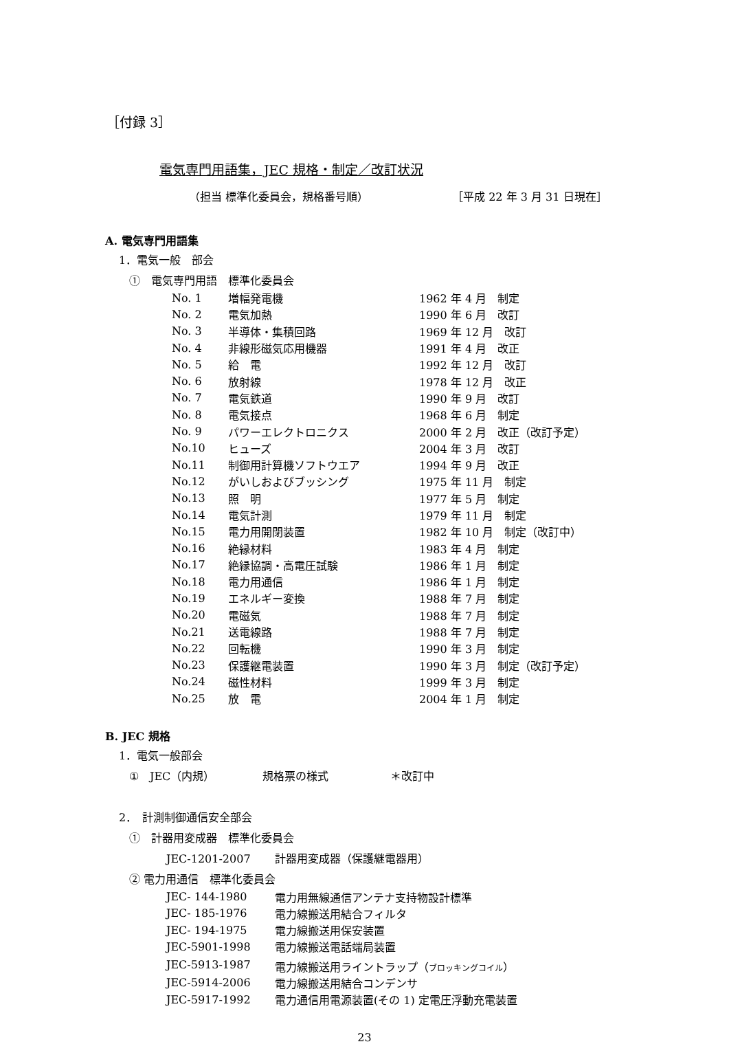［付録 3］
電気専門用語集，JEC 規格・制定／改訂状況
（担当 標準化委員会，規格番号順） ［平成 22 年 3 月 31 日現在］
A. 電気専門用語集
1．電気一般　部会
①　電気専門用語　標準化委員会
| No. 1 | 増幅発電機 | 1962 年 4 月 制定 |
| No. 2 | 電気加熱 | 1990 年 6 月 改訂 |
| No. 3 | 半導体・集積回路 | 1969 年 12 月 改訂 |
| No. 4 | 非線形磁気応用機器 | 1991 年 4 月 改正 |
| No. 5 | 給 電 | 1992 年 12 月 改訂 |
| No. 6 | 放射線 | 1978 年 12 月 改正 |
| No. 7 | 電気鉄道 | 1990 年 9 月 改訂 |
| No. 8 | 電気接点 | 1968 年 6 月 制定 |
| No. 9 | パワーエレクトロニクス | 2000 年 2 月 改正（改訂予定） |
| No.10 | ヒューズ | 2004 年 3 月 改訂 |
| No.11 | 制御用計算機ソフトウエア | 1994 年 9 月 改正 |
| No.12 | がいしおよびブッシング | 1975 年 11 月 制定 |
| No.13 | 照 明 | 1977 年 5 月 制定 |
| No.14 | 電気計測 | 1979 年 11 月 制定 |
| No.15 | 電力用開閉装置 | 1982 年 10 月 制定（改訂中） |
| No.16 | 絶縁材料 | 1983 年 4 月 制定 |
| No.17 | 絶縁協調・高電圧試験 | 1986 年 1 月 制定 |
| No.18 | 電力用通信 | 1986 年 1 月 制定 |
| No.19 | エネルギー変換 | 1988 年 7 月 制定 |
| No.20 | 電磁気 | 1988 年 7 月 制定 |
| No.21 | 送電線路 | 1988 年 7 月 制定 |
| No.22 | 回転機 | 1990 年 3 月 制定 |
| No.23 | 保護継電装置 | 1990 年 3 月 制定（改訂予定） |
| No.24 | 磁性材料 | 1999 年 3 月 制定 |
| No.25 | 放 電 | 2004 年 1 月 制定 |
B. JEC 規格
1．電気一般部会
①　JEC（内規） 規格票の様式 ＊改訂中
2．　計測制御通信安全部会
①　計器用変成器　標準化委員会
JEC-1201-2007 計器用変成器（保護継電器用）
② 電力用通信　標準化委員会
| JEC- 144-1980 | 電力用無線通信アンテナ支持物設計標準 |
| JEC- 185-1976 | 電力線搬送用結合フィルタ |
| JEC- 194-1975 | 電力線搬送用保安装置 |
| JEC-5901-1998 | 電力線搬送電話端局装置 |
| JEC-5913-1987 | 電力線搬送用ライントラップ（ ブロッキングコイル ） |
| JEC-5914-2006 | 電力線搬送用結合コンデンサ |
| JEC-5917-1992 | 電力通信用電源装置(その 1) 定電圧浮動充電装置 |
23